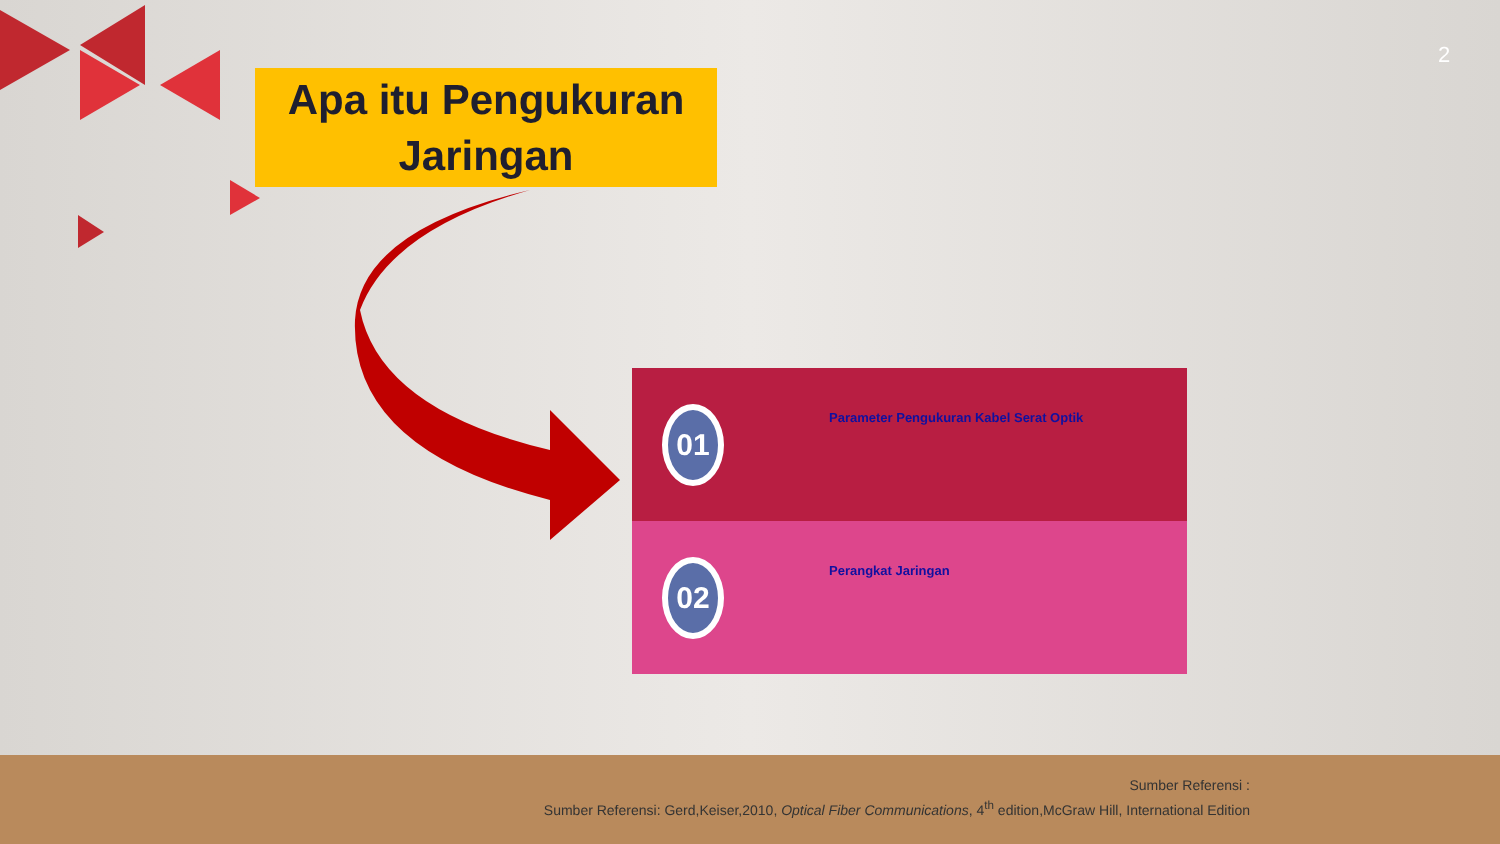2
Apa itu Pengukuran
Jaringan
01
Parameter Pengukuran Kabel Serat Optik
02
Perangkat Jaringan
Sumber Referensi :
Sumber Referensi: Gerd,Keiser,2010, Optical Fiber Communications, 4<sup>th</sup> edition,McGraw Hill, International Edition